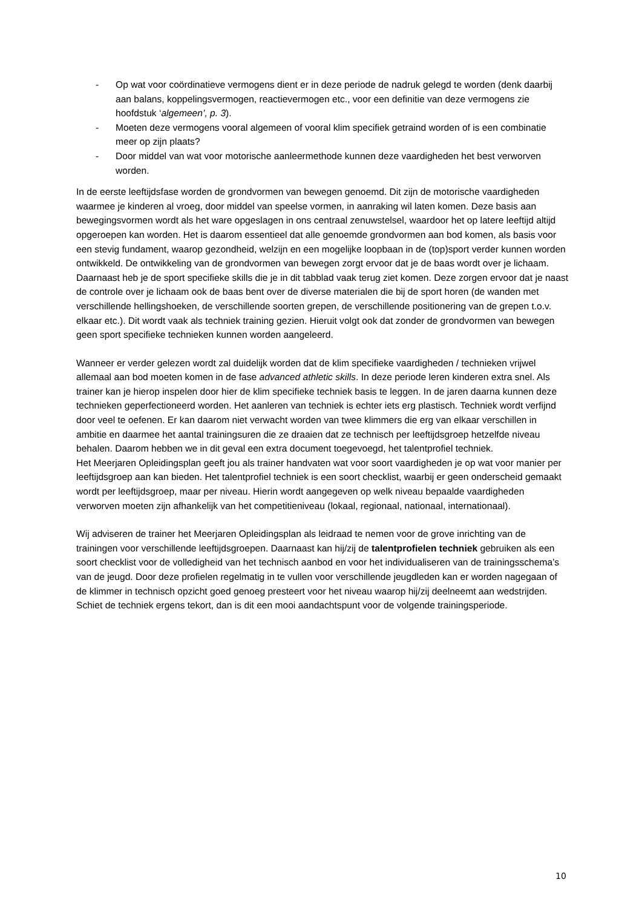- Op wat voor coördinatieve vermogens dient er in deze periode de nadruk gelegd te worden (denk daarbij aan balans, koppelingsvermogen, reactievermogen etc., voor een definitie van deze vermogens zie hoofdstuk ‘algemeen’, p. 3).
- Moeten deze vermogens vooral algemeen of vooral klim specifiek getraind worden of is een combinatie meer op zijn plaats?
- Door middel van wat voor motorische aanleermethode kunnen deze vaardigheden het best verworven worden.
In de eerste leeftijdsfase worden de grondvormen van bewegen genoemd. Dit zijn de motorische vaardigheden waarmee je kinderen al vroeg, door middel van speelse vormen, in aanraking wil laten komen. Deze basis aan bewegingsvormen wordt als het ware opgeslagen in ons centraal zenuwstelsel, waardoor het op latere leeftijd altijd opgeroepen kan worden. Het is daarom essentieel dat alle genoemde grondvormen aan bod komen, als basis voor een stevig fundament, waarop gezondheid, welzijn en een mogelijke loopbaan in de (top)sport verder kunnen worden ontwikkeld. De ontwikkeling van de grondvormen van bewegen zorgt ervoor dat je de baas wordt over je lichaam. Daarnaast heb je de sport specifieke skills die je in dit tabblad vaak terug ziet komen. Deze zorgen ervoor dat je naast de controle over je lichaam ook de baas bent over de diverse materialen die bij de sport horen (de wanden met verschillende hellingshoeken, de verschillende soorten grepen, de verschillende positionering van de grepen t.o.v. elkaar etc.). Dit wordt vaak als techniek training gezien. Hieruit volgt ook dat zonder de grondvormen van bewegen geen sport specifieke technieken kunnen worden aangeleerd.
Wanneer er verder gelezen wordt zal duidelijk worden dat de klim specifieke vaardigheden / technieken vrijwel allemaal aan bod moeten komen in de fase advanced athletic skills. In deze periode leren kinderen extra snel. Als trainer kan je hierop inspelen door hier de klim specifieke techniek basis te leggen. In de jaren daarna kunnen deze technieken geperfectioneerd worden. Het aanleren van techniek is echter iets erg plastisch. Techniek wordt verfijnd door veel te oefenen. Er kan daarom niet verwacht worden van twee klimmers die erg van elkaar verschillen in ambitie en daarmee het aantal trainingsuren die ze draaien dat ze technisch per leeftijdsgroep hetzelfde niveau behalen. Daarom hebben we in dit geval een extra document toegevoegd, het talentprofiel techniek.
Het Meerjaren Opleidingsplan geeft jou als trainer handvaten wat voor soort vaardigheden je op wat voor manier per leeftijdsgroep aan kan bieden. Het talentprofiel techniek is een soort checklist, waarbij er geen onderscheid gemaakt wordt per leeftijdsgroep, maar per niveau. Hierin wordt aangegeven op welk niveau bepaalde vaardigheden verworven moeten zijn afhankelijk van het competitieniveau (lokaal, regionaal, nationaal, internationaal).
Wij adviseren de trainer het Meerjaren Opleidingsplan als leidraad te nemen voor de grove inrichting van de trainingen voor verschillende leeftijdsgroepen. Daarnaast kan hij/zij de talentprofielen techniek gebruiken als een soort checklist voor de volledigheid van het technisch aanbod en voor het individualiseren van de trainingsschema’s van de jeugd. Door deze profielen regelmatig in te vullen voor verschillende jeugdleden kan er worden nagegaan of de klimmer in technisch opzicht goed genoeg presteert voor het niveau waarop hij/zij deelneemt aan wedstrijden. Schiet de techniek ergens tekort, dan is dit een mooi aandachtspunt voor de volgende trainingsperiode.
10